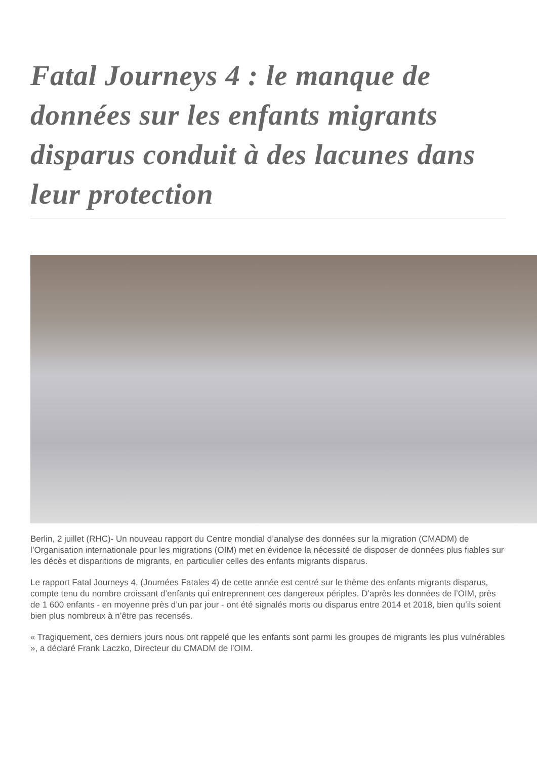Fatal Journeys 4 : le manque de données sur les enfants migrants disparus conduit à des lacunes dans leur protection
Berlin, 2 juillet (RHC)- Un nouveau rapport du Centre mondial d’analyse des données sur la migration (CMADM) de l’Organisation internationale pour les migrations (OIM) met en évidence la nécessité de disposer de données plus fiables sur les décès et disparitions de migrants, en particulier celles des enfants migrants disparus.
Le rapport Fatal Journeys 4, (Journées Fatales 4) de cette année est centré sur le thème des enfants migrants disparus, compte tenu du nombre croissant d’enfants qui entreprennent ces dangereux périples. D’après les données de l’OIM, près de 1 600 enfants - en moyenne près d’un par jour - ont été signalés morts ou disparus entre 2014 et 2018, bien qu’ils soient bien plus nombreux à n’être pas recensés.
« Tragiquement, ces derniers jours nous ont rappelé que les enfants sont parmi les groupes de migrants les plus vulnérables », a déclaré Frank Laczko, Directeur du CMADM de l’OIM.